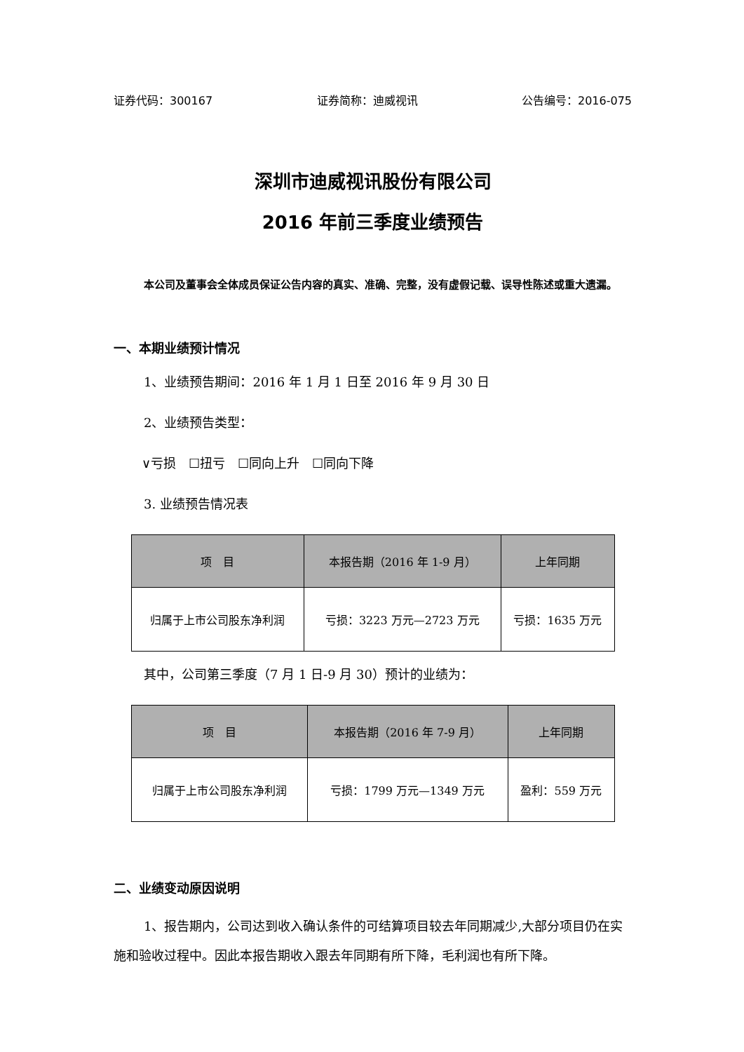证券代码：300167 证券简称：迪威视讯 公告编号：2016-075
深圳市迪威视讯股份有限公司
2016 年前三季度业绩预告
本公司及董事会全体成员保证公告内容的真实、准确、完整，没有虚假记载、误导性陈述或重大遗漏。
一、本期业绩预计情况
1、业绩预告期间：2016 年 1 月 1 日至 2016 年 9 月 30 日
2、业绩预告类型：
∨亏损　☐扭亏　☐同向上升　☐同向下降
3. 业绩预告情况表
| 项 目 | 本报告期（2016 年 1-9 月） | 上年同期 |
| --- | --- | --- |
| 归属于上市公司股东净利润 | 亏损：3223 万元—2723 万元 | 亏损：1635 万元 |
其中，公司第三季度（7 月 1 日-9 月 30）预计的业绩为：
| 项 目 | 本报告期（2016 年 7-9 月） | 上年同期 |
| --- | --- | --- |
| 归属于上市公司股东净利润 | 亏损：1799 万元—1349 万元 | 盈利：559 万元 |
二、业绩变动原因说明
1、报告期内，公司达到收入确认条件的可结算项目较去年同期减少,大部分项目仍在实施和验收过程中。因此本报告期收入跟去年同期有所下降，毛利润也有所下降。